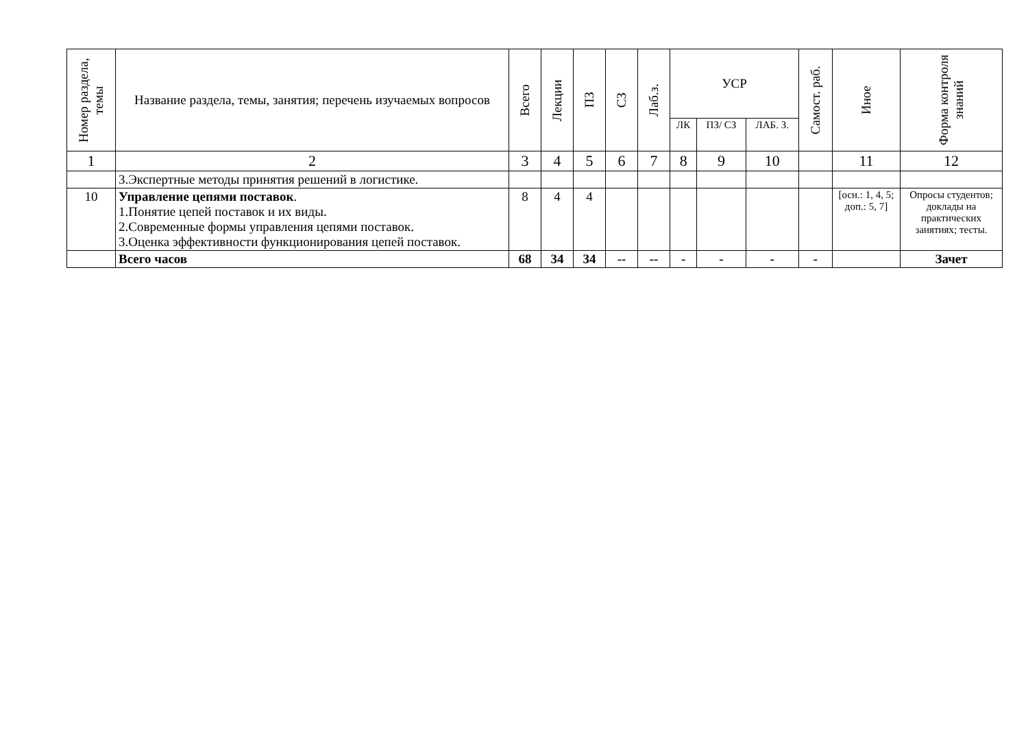| Номер раздела, темы | Название раздела, темы, занятия; перечень изучаемых вопросов | Всего | Лекции | ПЗ | СЗ | Лаб.з. | УСР | | | Самост. раб. | Иное | Форма контроля знаний |
| --- | --- | --- | --- | --- | --- | --- | --- | --- | --- | --- | --- | --- |
| | | | | | | | ЛК | ПЗ/ СЗ | ЛАБ. З. | | | |
| 1 | 2 | 3 | 4 | 5 | 6 | 7 | 8 | 9 | 10 | | 11 | 12 |
| | 3.Экспертные методы принятия решений в логистике. | | | | | | | | | | | |
| 10 | Управление цепями поставок . 1.Понятие цепей поставок и их виды. 2.Современные формы управления цепями поставок. 3.Оценка эффективности функционирования цепей поставок. | 8 | 4 | 4 | | | | | | | [осн.: 1, 4, 5; доп.: 5, 7] | Опросы студентов; доклады на практических занятиях; тесты. |
| | Всего часов | 68 | 34 | 34 | -- | -- | - | - | - | - | | Зачет |